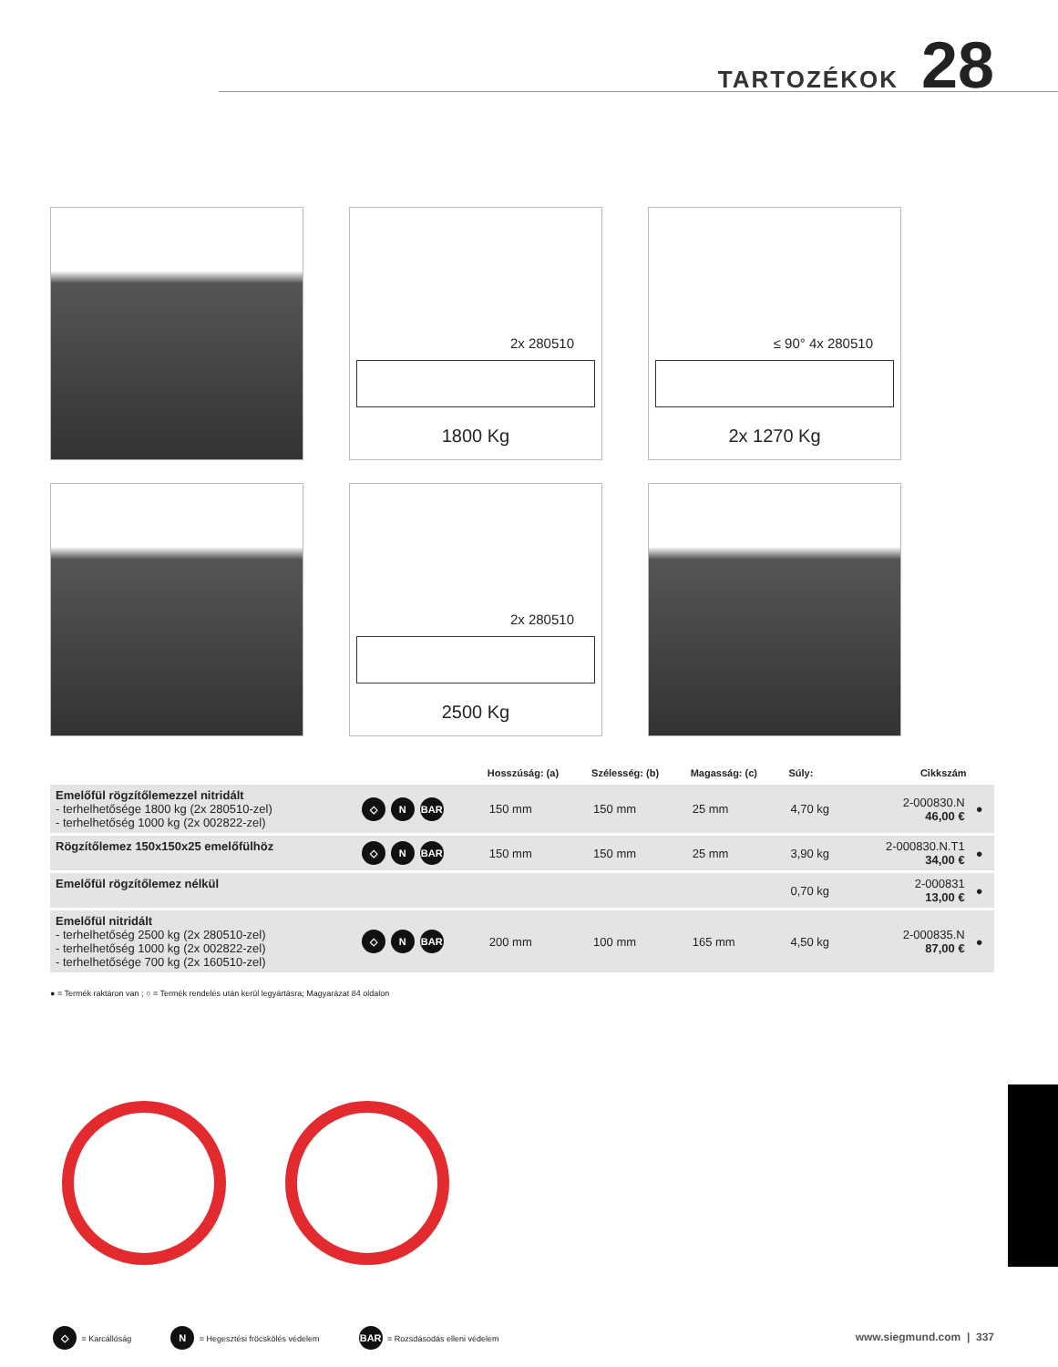TARTOZÉKOK 28
2x 280510
1800 Kg
≤ 90° 4x 280510
2x 1270 Kg
2x 280510
2500 Kg
| | | Hosszúság: (a) | Szélesség: (b) | Magasság: (c) | Súly: | Cikkszám | |
| --- | --- | --- | --- | --- | --- | --- | --- |
| Emelőfül rögzítőlemezzel nitridált - terhelhetősége 1800 kg (2x 280510-zel) - terhelhetőség 1000 kg (2x 002822-zel) | ◇ N BAR | 150 mm | 150 mm | 25 mm | 4,70 kg | 2-000830.N 46,00 € | ● |
| Rögzítőlemez 150x150x25 emelőfülhöz | ◇ N BAR | 150 mm | 150 mm | 25 mm | 3,90 kg | 2-000830.N.T1 34,00 € | ● |
| Emelőfül rögzítőlemez nélkül | | | | | 0,70 kg | 2-000831 13,00 € | ● |
| Emelőfül nitridált - terhelhetőség 2500 kg (2x 280510-zel) - terhelhetőség 1000 kg (2x 002822-zel) - terhelhetősége 700 kg (2x 160510-zel) | ◇ N BAR | 200 mm | 100 mm | 165 mm | 4,50 kg | 2-000835.N 87,00 € | ● |
● = Termék raktáron van ; ○ = Termék rendelés után kerül legyártásra; Magyarázat 84 oldalon
◇ = Karcállóság N = Hegesztési fröcskölés védelem BAR = Rozsdásodás elleni védelem
www.siegmund.com | 337